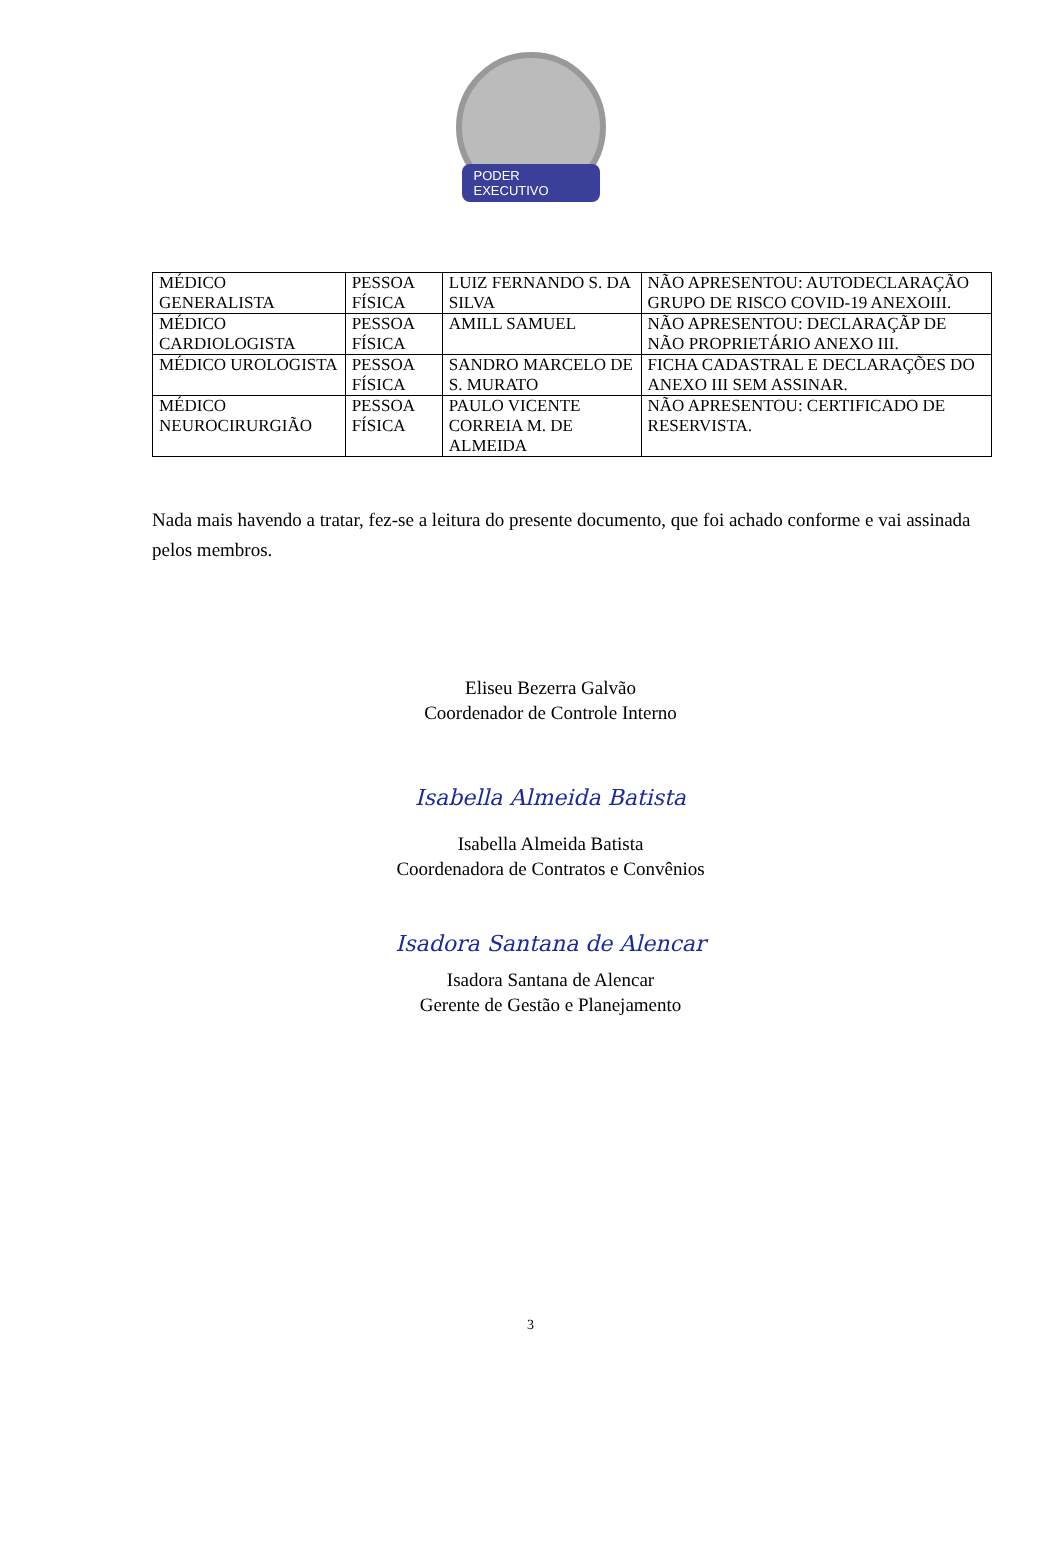PODER EXECUTIVO
| MÉDICO GENERALISTA | PESSOA FÍSICA | LUIZ FERNANDO S. DA SILVA | NÃO APRESENTOU: AUTODECLARAÇÃO GRUPO DE RISCO COVID-19 ANEXOIII. |
| MÉDICO CARDIOLOGISTA | PESSOA FÍSICA | AMILL SAMUEL | NÃO APRESENTOU: DECLARAÇÃP DE NÃO PROPRIETÁRIO ANEXO III. |
| MÉDICO UROLOGISTA | PESSOA FÍSICA | SANDRO MARCELO DE S. MURATO | FICHA CADASTRAL E DECLARAÇÕES DO ANEXO III SEM ASSINAR. |
| MÉDICO NEUROCIRURGIÃO | PESSOA FÍSICA | PAULO VICENTE CORREIA M. DE ALMEIDA | NÃO APRESENTOU: CERTIFICADO DE RESERVISTA. |
Nada mais havendo a tratar, fez-se a leitura do presente documento, que foi achado conforme e vai assinada pelos membros.
Eliseu Bezerra Galvão
Coordenador de Controle Interno
Isabella Almeida Batista
Isabella Almeida Batista
Coordenadora de Contratos e Convênios
Isadora Santana de Alencar
Isadora Santana de Alencar
Gerente de Gestão e Planejamento
3